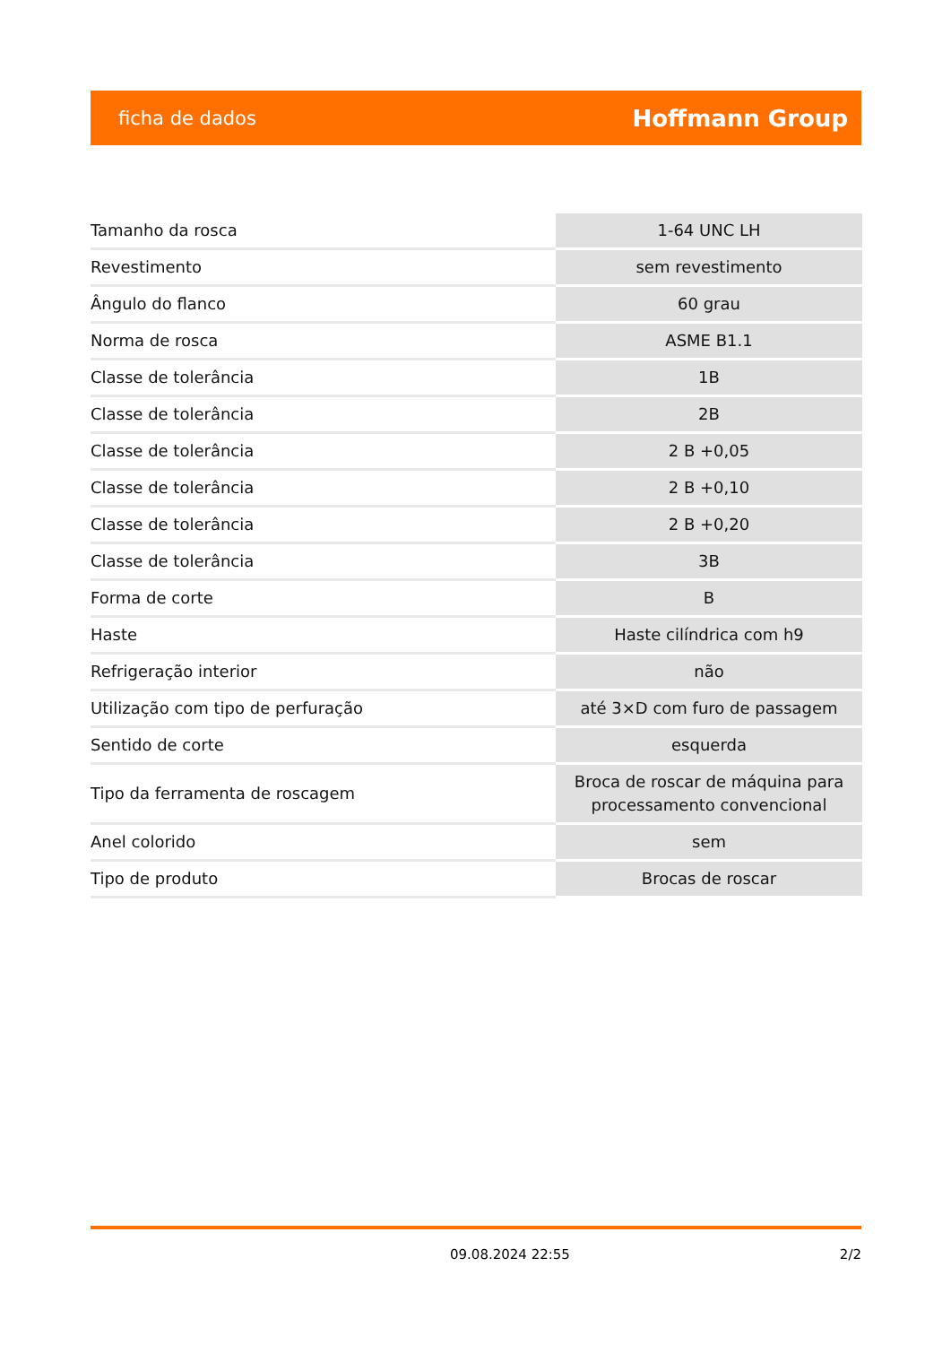ficha de dados Hoffmann Group
| Tamanho da rosca | 1-64 UNC LH |
| Revestimento | sem revestimento |
| Ângulo do flanco | 60 grau |
| Norma de rosca | ASME B1.1 |
| Classe de tolerância | 1B |
| Classe de tolerância | 2B |
| Classe de tolerância | 2 B +0,05 |
| Classe de tolerância | 2 B +0,10 |
| Classe de tolerância | 2 B +0,20 |
| Classe de tolerância | 3B |
| Forma de corte | B |
| Haste | Haste cilíndrica com h9 |
| Refrigeração interior | não |
| Utilização com tipo de perfuração | até 3×D com furo de passagem |
| Sentido de corte | esquerda |
| Tipo da ferramenta de roscagem | Broca de roscar de máquina para processamento convencional |
| Anel colorido | sem |
| Tipo de produto | Brocas de roscar |
09.08.2024 22:55 2/2